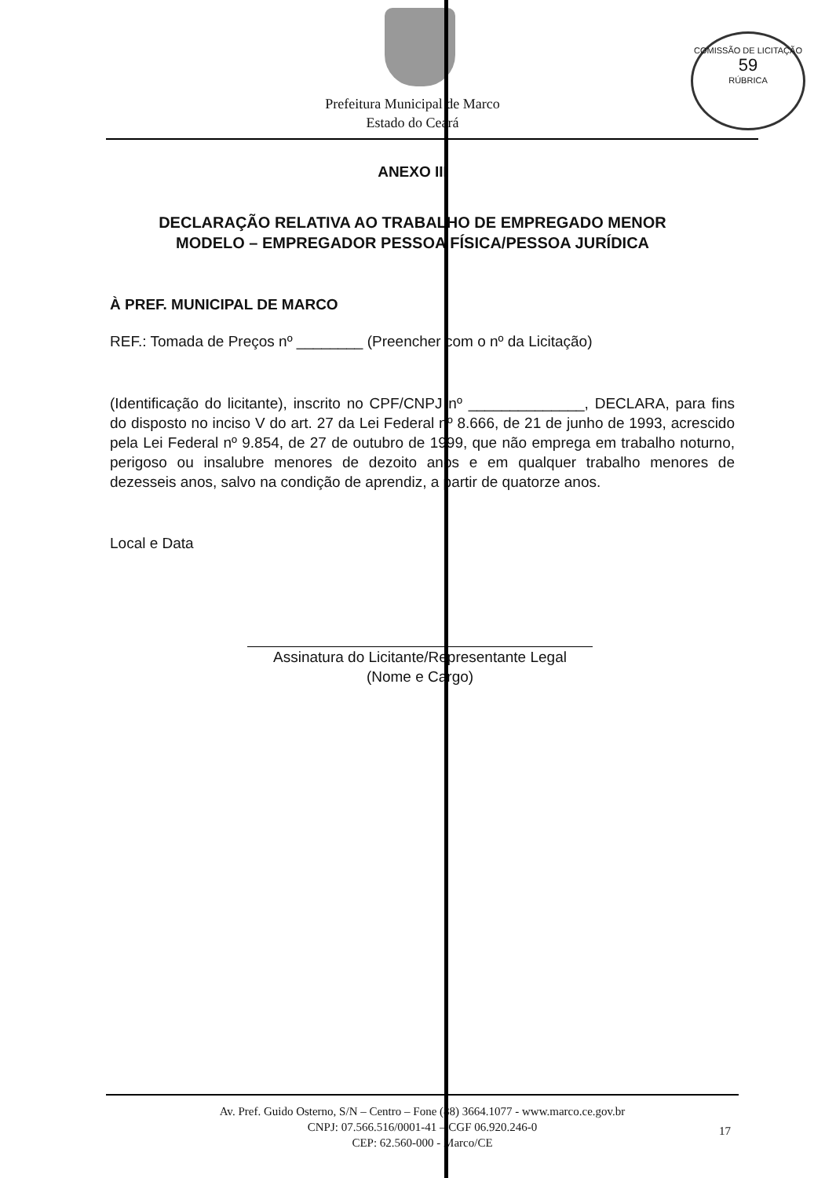COMISSÃO DE LICITAÇÃO
59
RÚBRICA
Prefeitura Municipal de Marco
Estado do Ceará
ANEXO III
DECLARAÇÃO RELATIVA AO TRABALHO DE EMPREGADO MENOR
MODELO – EMPREGADOR PESSOA FÍSICA/PESSOA JURÍDICA
À PREF. MUNICIPAL DE MARCO
REF.: Tomada de Preços nº ________ (Preencher com o nº da Licitação)
(Identificação do licitante), inscrito no CPF/CNPJ nº ______________, DECLARA, para fins do disposto no inciso V do art. 27 da Lei Federal nº 8.666, de 21 de junho de 1993, acrescido pela Lei Federal nº 9.854, de 27 de outubro de 1999, que não emprega em trabalho noturno, perigoso ou insalubre menores de dezoito anos e em qualquer trabalho menores de dezesseis anos, salvo na condição de aprendiz, a partir de quatorze anos.
Local e Data
Assinatura do Licitante/Representante Legal
(Nome e Cargo)
Av. Pref. Guido Osterno, S/N – Centro – Fone (88) 3664.1077 - www.marco.ce.gov.br
CNPJ: 07.566.516/0001-41 – CGF 06.920.246-0
CEP: 62.560-000 - Marco/CE
17